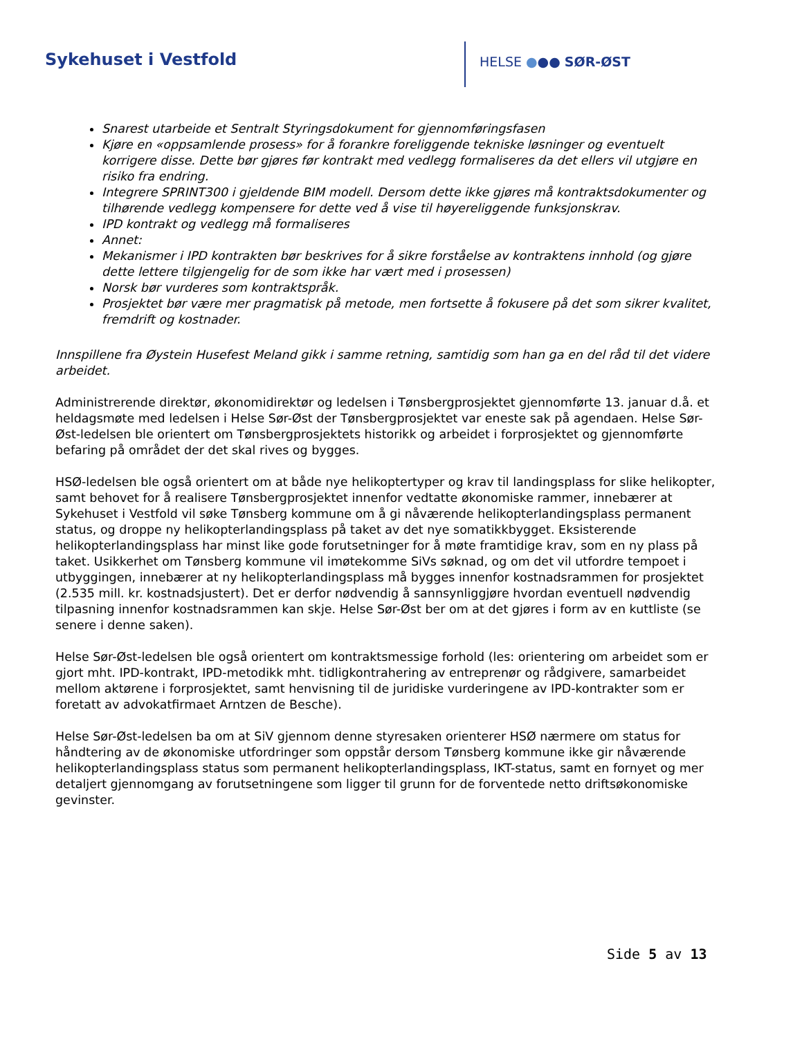Sykehuset i Vestfold HELSE ●●● SØR-ØST
Snarest utarbeide et Sentralt Styringsdokument for gjennomføringsfasen
Kjøre en «oppsamlende prosess» for å forankre foreliggende tekniske løsninger og eventuelt korrigere disse. Dette bør gjøres før kontrakt med vedlegg formaliseres da det ellers vil utgjøre en risiko fra endring.
Integrere SPRINT300 i gjeldende BIM modell. Dersom dette ikke gjøres må kontraktsdokumenter og tilhørende vedlegg kompensere for dette ved å vise til høyereliggende funksjonskrav.
IPD kontrakt og vedlegg må formaliseres
Annet:
Mekanismer i IPD kontrakten bør beskrives for å sikre forståelse av kontraktens innhold (og gjøre dette lettere tilgjengelig for de som ikke har vært med i prosessen)
Norsk bør vurderes som kontraktspråk.
Prosjektet bør være mer pragmatisk på metode, men fortsette å fokusere på det som sikrer kvalitet, fremdrift og kostnader.
Innspillene fra Øystein Husefest Meland gikk i samme retning, samtidig som han ga en del råd til det videre arbeidet.
Administrerende direktør, økonomidirektør og ledelsen i Tønsbergprosjektet gjennomførte 13. januar d.å. et heldagsmøte med ledelsen i Helse Sør-Øst der Tønsbergprosjektet var eneste sak på agendaen. Helse Sør-Øst-ledelsen ble orientert om Tønsbergprosjektets historikk og arbeidet i forprosjektet og gjennomførte befaring på området der det skal rives og bygges.
HSØ-ledelsen ble også orientert om at både nye helikoptertyper og krav til landingsplass for slike helikopter, samt behovet for å realisere Tønsbergprosjektet innenfor vedtatte økonomiske rammer, innebærer at Sykehuset i Vestfold vil søke Tønsberg kommune om å gi nåværende helikopterlandingsplass permanent status, og droppe ny helikopterlandingsplass på taket av det nye somatikkbygget. Eksisterende helikopterlandingsplass har minst like gode forutsetninger for å møte framtidige krav, som en ny plass på taket. Usikkerhet om Tønsberg kommune vil imøtekomme SiVs søknad, og om det vil utfordre tempoet i utbyggingen, innebærer at ny helikopterlandingsplass må bygges innenfor kostnadsrammen for prosjektet (2.535 mill. kr. kostnadsjustert). Det er derfor nødvendig å sannsynliggjøre hvordan eventuell nødvendig tilpasning innenfor kostnadsrammen kan skje. Helse Sør-Øst ber om at det gjøres i form av en kuttliste (se senere i denne saken).
Helse Sør-Øst-ledelsen ble også orientert om kontraktsmessige forhold (les: orientering om arbeidet som er gjort mht. IPD-kontrakt, IPD-metodikk mht. tidligkontrahering av entreprenør og rådgivere, samarbeidet mellom aktørene i forprosjektet, samt henvisning til de juridiske vurderingene av IPD-kontrakter som er foretatt av advokatfirmaet Arntzen de Besche).
Helse Sør-Øst-ledelsen ba om at SiV gjennom denne styresaken orienterer HSØ nærmere om status for håndtering av de økonomiske utfordringer som oppstår dersom Tønsberg kommune ikke gir nåværende helikopterlandingsplass status som permanent helikopterlandingsplass, IKT-status, samt en fornyet og mer detaljert gjennomgang av forutsetningene som ligger til grunn for de forventede netto driftsøkonomiske gevinster.
Side 5 av 13